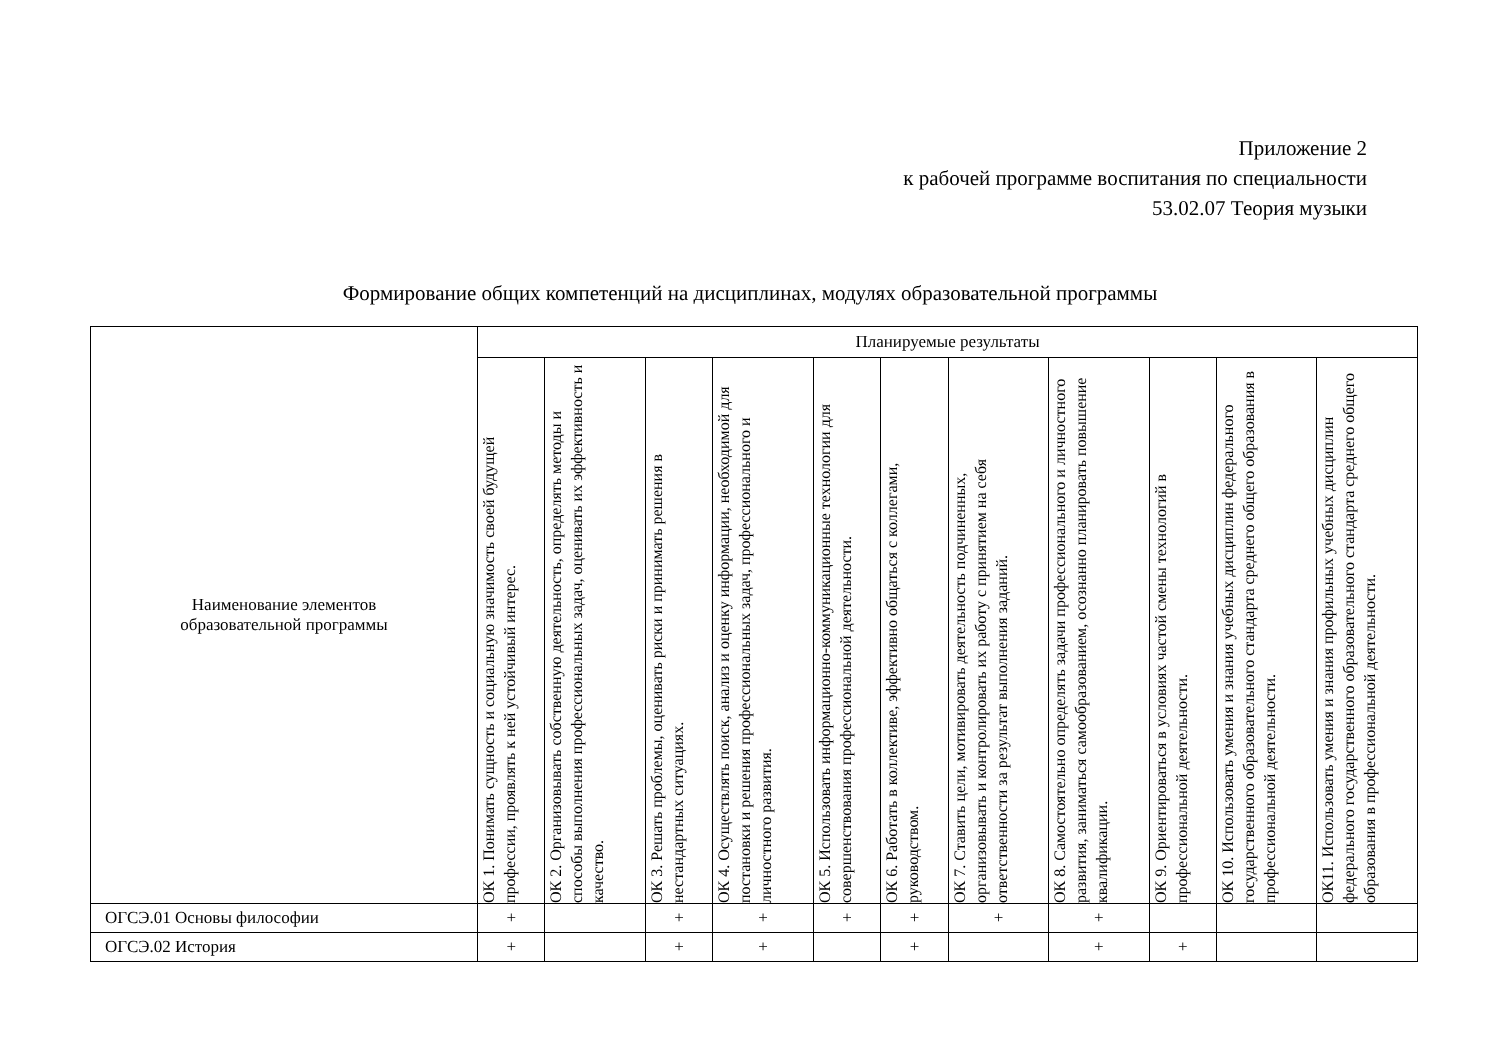Приложение 2
к рабочей программе воспитания по специальности
53.02.07 Теория музыки
Формирование общих компетенций на дисциплинах, модулях образовательной программы
| Наименование элементов образовательной программы | Планируемые результаты | | | | | | | | | | |
| --- | --- | --- | --- | --- | --- | --- | --- | --- | --- | --- | --- |
| | ОК 1. Понимать сущность и социальную значимость своей будущей профессии, проявлять к ней устойчивый интерес. | ОК 2. Организовывать собственную деятельность, определять методы и способы выполнения профессиональных задач, оценивать их эффективность и качество. | ОК 3. Решать проблемы, оценивать риски и принимать решения в нестандартных ситуациях. | ОК 4. Осуществлять поиск, анализ и оценку информации, необходимой для постановки и решения профессиональных задач, профессионального и личностного развития. | ОК 5. Использовать информационно-коммуникационные технологии для совершенствования профессиональной деятельности. | ОК 6. Работать в коллективе, эффективно общаться с коллегами, руководством. | ОК 7. Ставить цели, мотивировать деятельность подчиненных, организовывать и контролировать их работу с принятием на себя ответственности за результат выполнения заданий. | ОК 8. Самостоятельно определять задачи профессионального и личностного развития, заниматься самообразованием, осознанно планировать повышение квалификации. | ОК 9. Ориентироваться в условиях частой смены технологий в профессиональной деятельности. | ОК 10. Использовать умения и знания учебных дисциплин федерального государственного образовательного стандарта среднего общего образования в профессиональной деятельности. | ОК11. Использовать умения и знания профильных учебных дисциплин федерального государственного образовательного стандарта среднего общего образования в профессиональной деятельности. |
| ОГСЭ.01 Основы философии | + | | + | + | + | + | + | + | | | |
| ОГСЭ.02 История | + | | + | + | | + | | + | + | | |